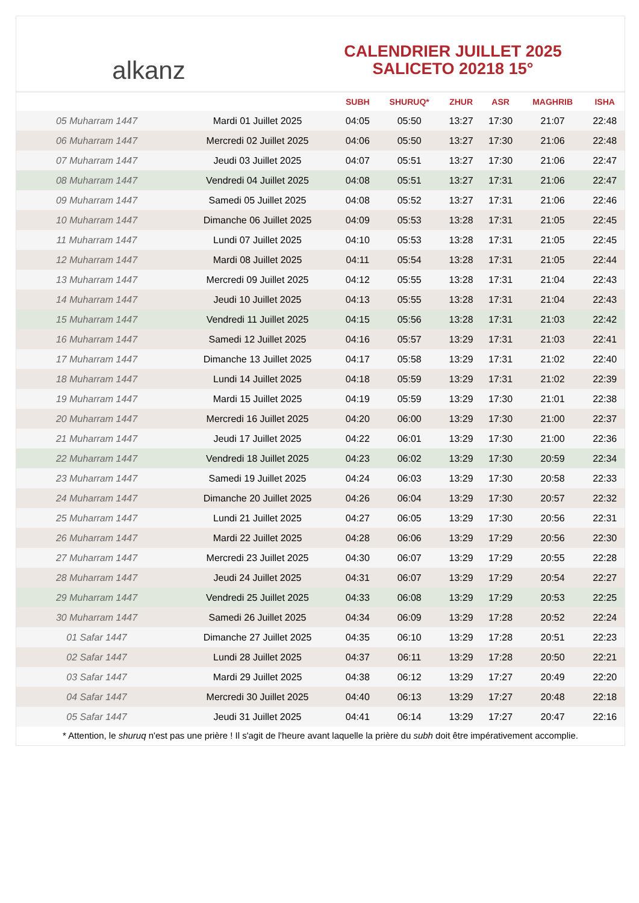alkanz
CALENDRIER JUILLET 2025
SALICETO 20218 15°
| | | SUBH | SHURUQ* | ZHUR | ASR | MAGHRIB | ISHA |
| --- | --- | --- | --- | --- | --- | --- | --- |
| 05 Muharram 1447 | Mardi 01 Juillet 2025 | 04:05 | 05:50 | 13:27 | 17:30 | 21:07 | 22:48 |
| 06 Muharram 1447 | Mercredi 02 Juillet 2025 | 04:06 | 05:50 | 13:27 | 17:30 | 21:06 | 22:48 |
| 07 Muharram 1447 | Jeudi 03 Juillet 2025 | 04:07 | 05:51 | 13:27 | 17:30 | 21:06 | 22:47 |
| 08 Muharram 1447 | Vendredi 04 Juillet 2025 | 04:08 | 05:51 | 13:27 | 17:31 | 21:06 | 22:47 |
| 09 Muharram 1447 | Samedi 05 Juillet 2025 | 04:08 | 05:52 | 13:27 | 17:31 | 21:06 | 22:46 |
| 10 Muharram 1447 | Dimanche 06 Juillet 2025 | 04:09 | 05:53 | 13:28 | 17:31 | 21:05 | 22:45 |
| 11 Muharram 1447 | Lundi 07 Juillet 2025 | 04:10 | 05:53 | 13:28 | 17:31 | 21:05 | 22:45 |
| 12 Muharram 1447 | Mardi 08 Juillet 2025 | 04:11 | 05:54 | 13:28 | 17:31 | 21:05 | 22:44 |
| 13 Muharram 1447 | Mercredi 09 Juillet 2025 | 04:12 | 05:55 | 13:28 | 17:31 | 21:04 | 22:43 |
| 14 Muharram 1447 | Jeudi 10 Juillet 2025 | 04:13 | 05:55 | 13:28 | 17:31 | 21:04 | 22:43 |
| 15 Muharram 1447 | Vendredi 11 Juillet 2025 | 04:15 | 05:56 | 13:28 | 17:31 | 21:03 | 22:42 |
| 16 Muharram 1447 | Samedi 12 Juillet 2025 | 04:16 | 05:57 | 13:29 | 17:31 | 21:03 | 22:41 |
| 17 Muharram 1447 | Dimanche 13 Juillet 2025 | 04:17 | 05:58 | 13:29 | 17:31 | 21:02 | 22:40 |
| 18 Muharram 1447 | Lundi 14 Juillet 2025 | 04:18 | 05:59 | 13:29 | 17:31 | 21:02 | 22:39 |
| 19 Muharram 1447 | Mardi 15 Juillet 2025 | 04:19 | 05:59 | 13:29 | 17:30 | 21:01 | 22:38 |
| 20 Muharram 1447 | Mercredi 16 Juillet 2025 | 04:20 | 06:00 | 13:29 | 17:30 | 21:00 | 22:37 |
| 21 Muharram 1447 | Jeudi 17 Juillet 2025 | 04:22 | 06:01 | 13:29 | 17:30 | 21:00 | 22:36 |
| 22 Muharram 1447 | Vendredi 18 Juillet 2025 | 04:23 | 06:02 | 13:29 | 17:30 | 20:59 | 22:34 |
| 23 Muharram 1447 | Samedi 19 Juillet 2025 | 04:24 | 06:03 | 13:29 | 17:30 | 20:58 | 22:33 |
| 24 Muharram 1447 | Dimanche 20 Juillet 2025 | 04:26 | 06:04 | 13:29 | 17:30 | 20:57 | 22:32 |
| 25 Muharram 1447 | Lundi 21 Juillet 2025 | 04:27 | 06:05 | 13:29 | 17:30 | 20:56 | 22:31 |
| 26 Muharram 1447 | Mardi 22 Juillet 2025 | 04:28 | 06:06 | 13:29 | 17:29 | 20:56 | 22:30 |
| 27 Muharram 1447 | Mercredi 23 Juillet 2025 | 04:30 | 06:07 | 13:29 | 17:29 | 20:55 | 22:28 |
| 28 Muharram 1447 | Jeudi 24 Juillet 2025 | 04:31 | 06:07 | 13:29 | 17:29 | 20:54 | 22:27 |
| 29 Muharram 1447 | Vendredi 25 Juillet 2025 | 04:33 | 06:08 | 13:29 | 17:29 | 20:53 | 22:25 |
| 30 Muharram 1447 | Samedi 26 Juillet 2025 | 04:34 | 06:09 | 13:29 | 17:28 | 20:52 | 22:24 |
| 01 Safar 1447 | Dimanche 27 Juillet 2025 | 04:35 | 06:10 | 13:29 | 17:28 | 20:51 | 22:23 |
| 02 Safar 1447 | Lundi 28 Juillet 2025 | 04:37 | 06:11 | 13:29 | 17:28 | 20:50 | 22:21 |
| 03 Safar 1447 | Mardi 29 Juillet 2025 | 04:38 | 06:12 | 13:29 | 17:27 | 20:49 | 22:20 |
| 04 Safar 1447 | Mercredi 30 Juillet 2025 | 04:40 | 06:13 | 13:29 | 17:27 | 20:48 | 22:18 |
| 05 Safar 1447 | Jeudi 31 Juillet 2025 | 04:41 | 06:14 | 13:29 | 17:27 | 20:47 | 22:16 |
* Attention, le shuruq n'est pas une prière ! Il s'agit de l'heure avant laquelle la prière du subh doit être impérativement accomplie.